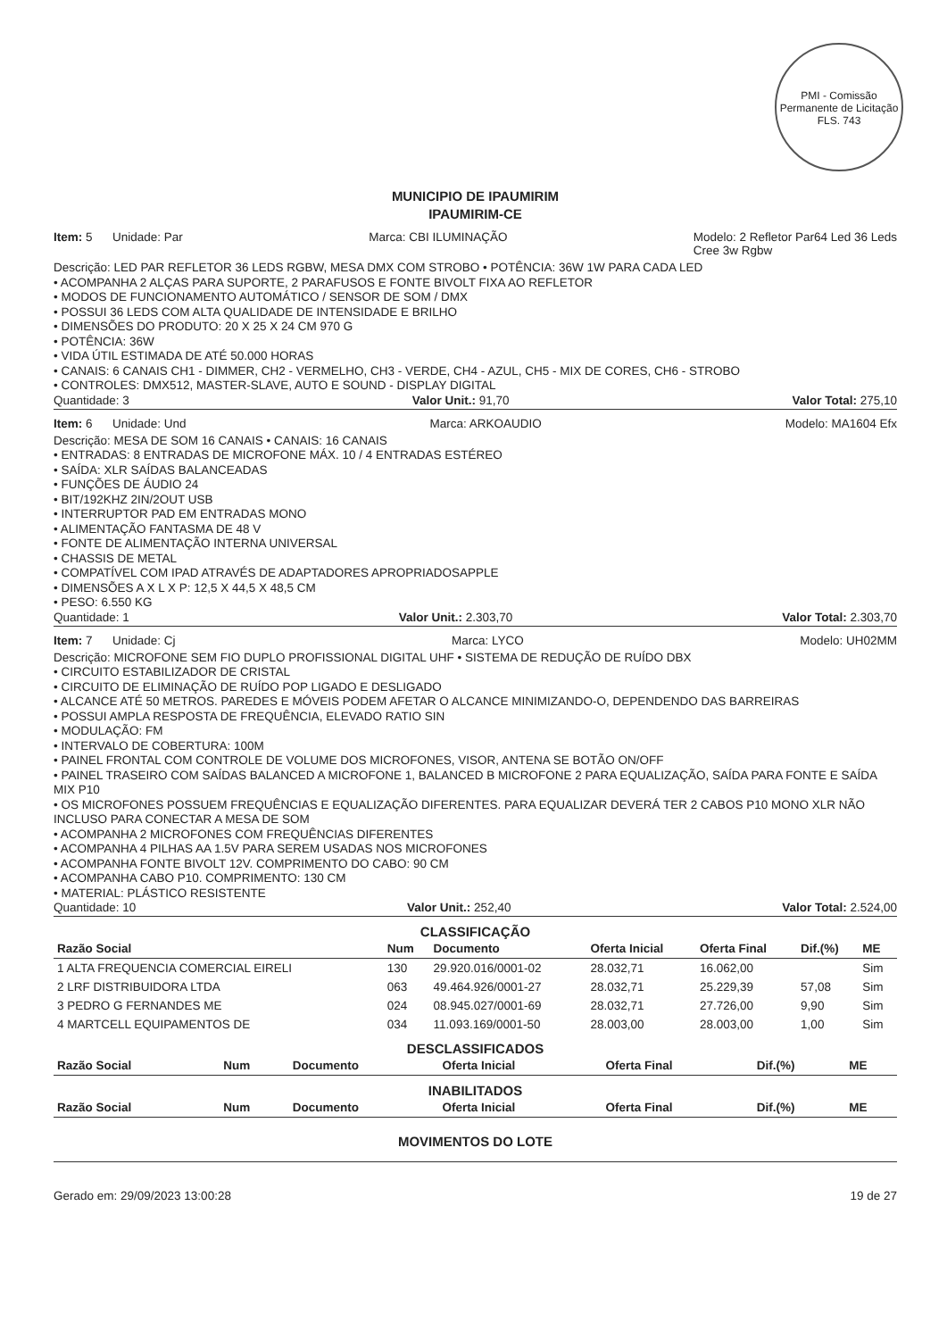PMI - Comissão Permanente de Licitação
FLS. 743
MUNICIPIO DE IPAUMIRIM
IPAUMIRIM-CE
Item: 5 Unidade: Par Marca: CBI ILUMINAÇÃO Modelo: 2 Refletor Par64 Led 36 Leds
Cree 3w Rgbw
Descrição: LED PAR REFLETOR 36 LEDS RGBW, MESA DMX COM STROBO • POTÊNCIA: 36W 1W PARA CADA LED
• ACOMPANHA 2 ALÇAS PARA SUPORTE, 2 PARAFUSOS E FONTE BIVOLT FIXA AO REFLETOR
• MODOS DE FUNCIONAMENTO AUTOMÁTICO / SENSOR DE SOM / DMX
• POSSUI 36 LEDS COM ALTA QUALIDADE DE INTENSIDADE E BRILHO
• DIMENSÕES DO PRODUTO: 20 X 25 X 24 CM 970 G
• POTÊNCIA: 36W
• VIDA ÚTIL ESTIMADA DE ATÉ 50.000 HORAS
• CANAIS: 6 CANAIS CH1 - DIMMER, CH2 - VERMELHO, CH3 - VERDE, CH4 - AZUL, CH5 - MIX DE CORES, CH6 - STROBO
• CONTROLES: DMX512, MASTER-SLAVE, AUTO E SOUND - DISPLAY DIGITAL
Quantidade: 3 Valor Unit.: 91,70 Valor Total: 275,10
Item: 6 Unidade: Und Marca: ARKOAUDIO Modelo: MA1604 Efx
Descrição: MESA DE SOM 16 CANAIS • CANAIS: 16 CANAIS
• ENTRADAS: 8 ENTRADAS DE MICROFONE MÁX. 10 / 4 ENTRADAS ESTÉREO
• SAÍDA: XLR SAÍDAS BALANCEADAS
• FUNÇÕES DE ÁUDIO 24
• BIT/192KHZ 2IN/2OUT USB
• INTERRUPTOR PAD EM ENTRADAS MONO
• ALIMENTAÇÃO FANTASMA DE 48 V
• FONTE DE ALIMENTAÇÃO INTERNA UNIVERSAL
• CHASSIS DE METAL
• COMPATÍVEL COM IPAD ATRAVÉS DE ADAPTADORES APROPRIADOSAPPLE
• DIMENSÕES A X L X P: 12,5 X 44,5 X 48,5 CM
• PESO: 6.550 KG
Quantidade: 1 Valor Unit.: 2.303,70 Valor Total: 2.303,70
Item: 7 Unidade: Cj Marca: LYCO Modelo: UH02MM
Descrição: MICROFONE SEM FIO DUPLO PROFISSIONAL DIGITAL UHF • SISTEMA DE REDUÇÃO DE RUÍDO DBX
• CIRCUITO ESTABILIZADOR DE CRISTAL
• CIRCUITO DE ELIMINAÇÃO DE RUÍDO POP LIGADO E DESLIGADO
• ALCANCE ATÉ 50 METROS. PAREDES E MÓVEIS PODEM AFETAR O ALCANCE MINIMIZANDO-O, DEPENDENDO DAS BARREIRAS
• POSSUI AMPLA RESPOSTA DE FREQUÊNCIA, ELEVADO RATIO SIN
• MODULAÇÃO: FM
• INTERVALO DE COBERTURA: 100M
• PAINEL FRONTAL COM CONTROLE DE VOLUME DOS MICROFONES, VISOR, ANTENA SE BOTÃO ON/OFF
• PAINEL TRASEIRO COM SAÍDAS BALANCED A MICROFONE 1, BALANCED B MICROFONE 2 PARA EQUALIZAÇÃO, SAÍDA PARA FONTE E SAÍDA MIX P10
• OS MICROFONES POSSUEM FREQUÊNCIAS E EQUALIZAÇÃO DIFERENTES. PARA EQUALIZAR DEVERÁ TER 2 CABOS P10 MONO XLR NÃO INCLUSO PARA CONECTAR A MESA DE SOM
• ACOMPANHA 2 MICROFONES COM FREQUÊNCIAS DIFERENTES
• ACOMPANHA 4 PILHAS AA 1.5V PARA SEREM USADAS NOS MICROFONES
• ACOMPANHA FONTE BIVOLT 12V. COMPRIMENTO DO CABO: 90 CM
• ACOMPANHA CABO P10. COMPRIMENTO: 130 CM
• MATERIAL: PLÁSTICO RESISTENTE
Quantidade: 10 Valor Unit.: 252,40 Valor Total: 2.524,00
CLASSIFICAÇÃO
| Razão Social | Num | Documento | Oferta Inicial | Oferta Final | Dif.(%) | ME |
| --- | --- | --- | --- | --- | --- | --- |
| 1 ALTA FREQUENCIA COMERCIAL EIRELI | 130 | 29.920.016/0001-02 | 28.032,71 | 16.062,00 | | Sim |
| 2 LRF DISTRIBUIDORA LTDA | 063 | 49.464.926/0001-27 | 28.032,71 | 25.229,39 | 57,08 | Sim |
| 3 PEDRO G FERNANDES ME | 024 | 08.945.027/0001-69 | 28.032,71 | 27.726,00 | 9,90 | Sim |
| 4 MARTCELL EQUIPAMENTOS DE | 034 | 11.093.169/0001-50 | 28.003,00 | 28.003,00 | 1,00 | Sim |
DESCLASSIFICADOS
| Razão Social | Num | Documento | Oferta Inicial | Oferta Final | Dif.(%) | ME |
| --- | --- | --- | --- | --- | --- | --- |
INABILITADOS
| Razão Social | Num | Documento | Oferta Inicial | Oferta Final | Dif.(%) | ME |
| --- | --- | --- | --- | --- | --- | --- |
MOVIMENTOS DO LOTE
Gerado em: 29/09/2023 13:00:28 19 de 27